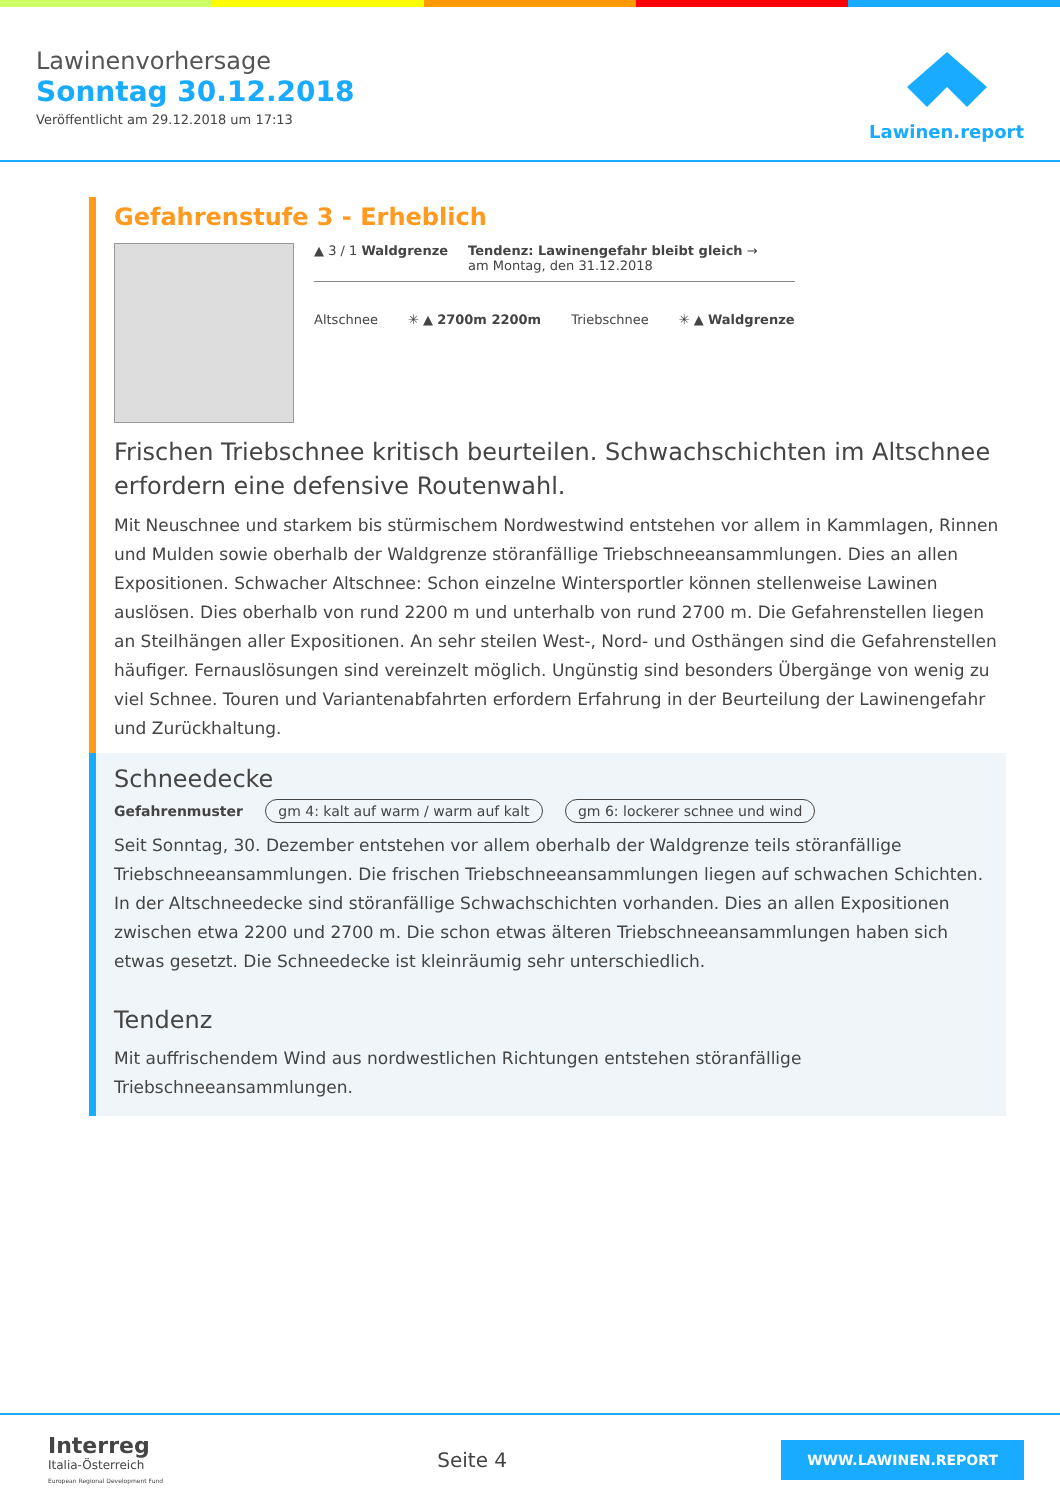Lawinenvorhersage
Sonntag 30.12.2018
Veröffentlicht am 29.12.2018 um 17:13
Lawinen.report
Gefahrenstufe 3 - Erheblich
▲ 3 / 1 Waldgrenze Tendenz: Lawinengefahr bleibt gleich →
am Montag, den 31.12.2018
Altschnee ✳ ▲ 2700m 2200m Triebschnee ✳ ▲ Waldgrenze
Frischen Triebschnee kritisch beurteilen. Schwachschichten im Altschnee erfordern eine defensive Routenwahl.
Mit Neuschnee und starkem bis stürmischem Nordwestwind entstehen vor allem in Kammlagen, Rinnen und Mulden sowie oberhalb der Waldgrenze störanfällige Triebschneeansammlungen. Dies an allen Expositionen. Schwacher Altschnee: Schon einzelne Wintersportler können stellenweise Lawinen auslösen. Dies oberhalb von rund 2200 m und unterhalb von rund 2700 m. Die Gefahrenstellen liegen an Steilhängen aller Expositionen. An sehr steilen West-, Nord- und Osthängen sind die Gefahrenstellen häufiger. Fernauslösungen sind vereinzelt möglich. Ungünstig sind besonders Übergänge von wenig zu viel Schnee. Touren und Variantenabfahrten erfordern Erfahrung in der Beurteilung der Lawinengefahr und Zurückhaltung.
Schneedecke
Gefahrenmuster gm 4: kalt auf warm / warm auf kalt gm 6: lockerer schnee und wind
Seit Sonntag, 30. Dezember entstehen vor allem oberhalb der Waldgrenze teils störanfällige Triebschneeansammlungen. Die frischen Triebschneeansammlungen liegen auf schwachen Schichten. In der Altschneedecke sind störanfällige Schwachschichten vorhanden. Dies an allen Expositionen zwischen etwa 2200 und 2700 m. Die schon etwas älteren Triebschneeansammlungen haben sich etwas gesetzt. Die Schneedecke ist kleinräumig sehr unterschiedlich.
Tendenz
Mit auffrischendem Wind aus nordwestlichen Richtungen entstehen störanfällige Triebschneeansammlungen.
Interreg
Italia-Österreich
European Regional Development Fund
Seite 4
WWW.LAWINEN.REPORT